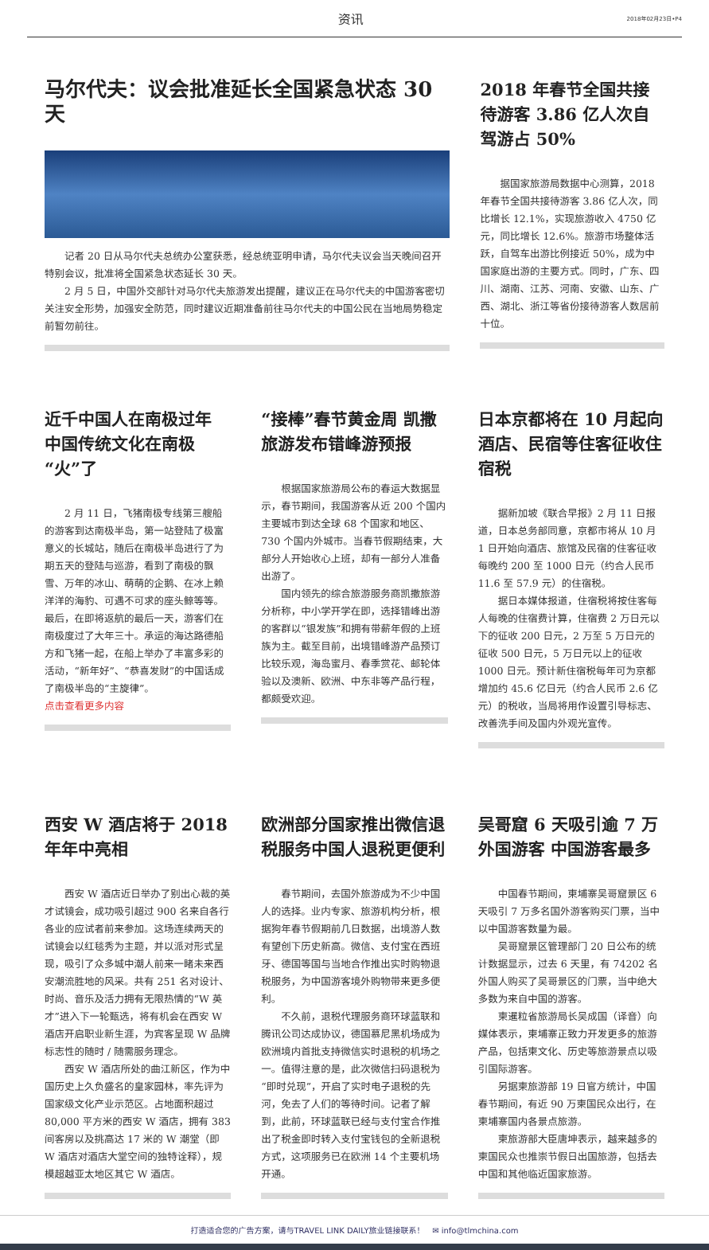资讯 2018年02月23日•P4
马尔代夫：议会批准延长全国紧急状态 30 天
记者 20 日从马尔代夫总统办公室获悉，经总统亚明申请，马尔代夫议会当天晚间召开特别会议，批准将全国紧急状态延长 30 天。
2 月 5 日，中国外交部针对马尔代夫旅游发出提醒，建议正在马尔代夫的中国游客密切关注安全形势，加强安全防范，同时建议近期准备前往马尔代夫的中国公民在当地局势稳定前暂勿前往。
2018 年春节全国共接待游客 3.86 亿人次自驾游占 50%
据国家旅游局数据中心测算，2018 年春节全国共接待游客 3.86 亿人次，同比增长 12.1%，实现旅游收入 4750 亿元，同比增长 12.6%。旅游市场整体活跃，自驾车出游比例接近 50%，成为中国家庭出游的主要方式。同时，广东、四川、湖南、江苏、河南、安徽、山东、广西、湖北、浙江等省份接待游客人数居前十位。
近千中国人在南极过年 中国传统文化在南极 “火”了
2 月 11 日，飞猪南极专线第三艘船的游客到达南极半岛，第一站登陆了极富意义的长城站，随后在南极半岛进行了为期五天的登陆与巡游，看到了南极的飘雪、万年的冰山、萌萌的企鹅、在冰上赖洋洋的海豹、可遇不可求的座头鲸等等。最后，在即将返航的最后一天，游客们在南极度过了大年三十。承运的海达路德船方和飞猪一起，在船上举办了丰富多彩的活动，“新年好”、“恭喜发财”的中国话成了南极半岛的“主旋律”。
点击查看更多内容
“接棒”春节黄金周 凯撒旅游发布错峰游预报
根据国家旅游局公布的春运大数据显示，春节期间，我国游客从近 200 个国内主要城市到达全球 68 个国家和地区、730 个国内外城市。当春节假期结束，大部分人开始收心上班，却有一部分人准备出游了。
国内领先的综合旅游服务商凯撒旅游分析称，中小学开学在即，选择错峰出游的客群以“银发族”和拥有带薪年假的上班族为主。截至目前，出境错峰游产品预订比较乐观，海岛蜜月、春季赏花、邮轮体验以及澳新、欧洲、中东非等产品行程，都颇受欢迎。
日本京都将在 10 月起向酒店、民宿等住客征收住宿税
据新加坡《联合早报》2 月 11 日报道，日本总务部同意，京都市将从 10 月 1 日开始向酒店、旅馆及民宿的住客征收每晚约 200 至 1000 日元（约合人民币 11.6 至 57.9 元）的住宿税。
据日本媒体报道，住宿税将按住客每人每晚的住宿费计算，住宿费 2 万日元以下的征收 200 日元，2 万至 5 万日元的征收 500 日元，5 万日元以上的征收 1000 日元。预计新住宿税每年可为京都增加约 45.6 亿日元（约合人民币 2.6 亿元）的税收，当局将用作设置引导标志、改善洗手间及国内外观光宣传。
西安 W 酒店将于 2018 年年中亮相
西安 W 酒店近日举办了别出心裁的英才试镜会，成功吸引超过 900 名来自各行各业的应试者前来参加。这场连续两天的试镜会以红毯秀为主题，并以派对形式呈现，吸引了众多城中潮人前来一睹未来西安潮流胜地的风采。共有 251 名对设计、时尚、音乐及活力拥有无限热情的“W 英才”进入下一轮甄选，将有机会在西安 W 酒店开启职业新生涯，为宾客呈现 W 品牌标志性的随时 / 随需服务理念。
西安 W 酒店所处的曲江新区，作为中国历史上久负盛名的皇家园林，率先评为国家级文化产业示范区。占地面积超过 80,000 平方米的西安 W 酒店，拥有 383 间客房以及挑高达 17 米的 W 潮堂（即 W 酒店对酒店大堂空间的独特诠释），规模超越亚太地区其它 W 酒店。
欧洲部分国家推出微信退税服务中国人退税更便利
春节期间，去国外旅游成为不少中国人的选择。业内专家、旅游机构分析，根据狗年春节假期前几日数据，出境游人数有望创下历史新高。微信、支付宝在西班牙、德国等国与当地合作推出实时购物退税服务，为中国游客境外购物带来更多便利。
不久前，退税代理服务商环球蓝联和腾讯公司达成协议，德国慕尼黑机场成为欧洲境内首批支持微信实时退税的机场之一。值得注意的是，此次微信扫码退税为“即时兑现”，开启了实时电子退税的先河，免去了人们的等待时间。记者了解到，此前，环球蓝联已经与支付宝合作推出了税金即时转入支付宝钱包的全新退税方式，这项服务已在欧洲 14 个主要机场开通。
吴哥窟 6 天吸引逾 7 万外国游客 中国游客最多
中国春节期间，柬埔寨吴哥窟景区 6 天吸引 7 万多名国外游客购买门票，当中以中国游客数量为最。
吴哥窟景区管理部门 20 日公布的统计数据显示，过去 6 天里，有 74202 名外国人购买了吴哥景区的门票，当中绝大多数为来自中国的游客。
柬暹粒省旅游局长吴成国（译音）向媒体表示，柬埔寨正致力开发更多的旅游产品，包括柬文化、历史等旅游景点以吸引国际游客。
另据柬旅游部 19 日官方统计，中国春节期间，有近 90 万柬国民众出行，在柬埔寨国内各景点旅游。
柬旅游部大臣唐坤表示，越来越多的柬国民众也推崇节假日出国旅游，包括去中国和其他临近国家旅游。
打造适合您的广告方案，请与TRAVEL LINK DAILY旅业链接联系！ ✉ info@tlmchina.com